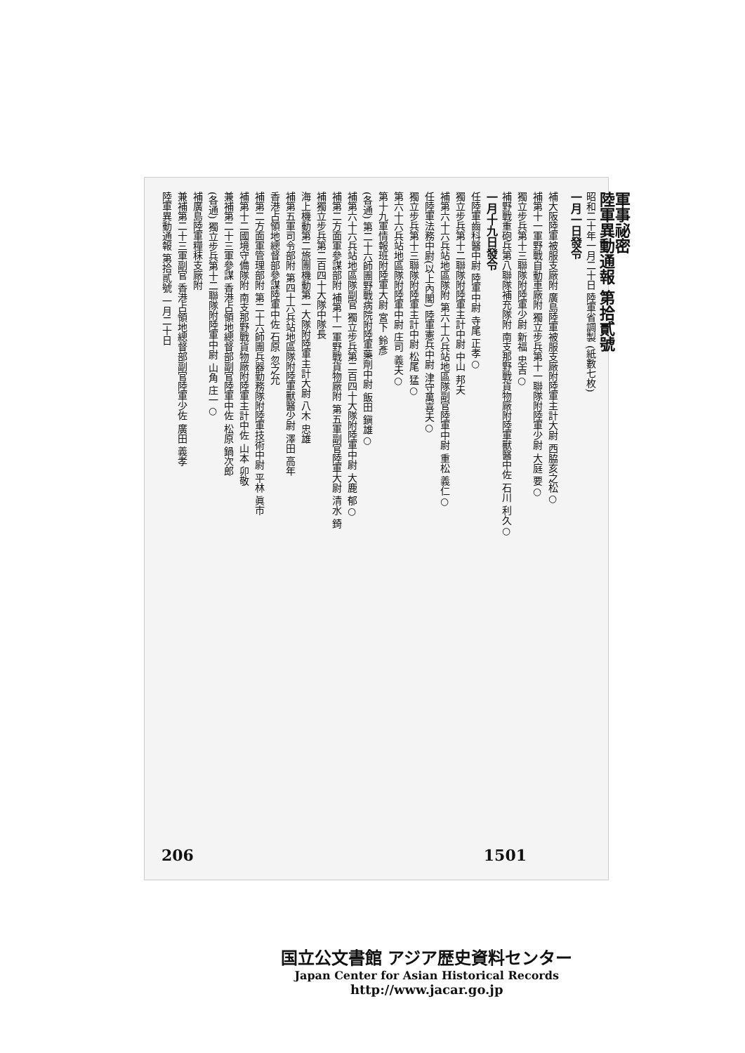軍事祕密
陸軍異動通報 第拾貳號
昭和二十年一月二十日 陸軍省調製 (紙數七枚)
一月一日發令
補大阪陸軍被服支廠附 廣島陸軍被服支廠附陸軍主計大尉 西脇亥之松○
補第十一軍野戰自動車廠附 獨立步兵第十一聯隊附陸軍少尉 大庭 要○
獨立步兵第十三聯隊附陸軍少尉 新福 忠吉○
補野戰重砲兵第八聯隊補充隊附 南支那野戰貨物廠附陸軍獸醫中佐 石川 利久○
一月十九日發令
任陸軍齒科醫中尉 陸軍中尉 寺尾 正孝○
獨立步兵第十二聯隊附陸軍主計中尉 中山 邦夫
補第六十六兵站地區隊附 第六十六兵站地區隊副官陸軍中尉 重松 義仁○
任陸軍法務中尉(以上內閣) 陸軍憲兵中尉 津守萬喜夫○
獨立步兵第十三聯隊附陸軍主計中尉 松尾 猛○
第六十六兵站地區隊附陸軍中尉 庄司 義夫○
第十九軍情報班附陸軍大尉 宮下 鈴彥
(各通) 第二十六師團野戰病院附陸軍藥劑中尉 飯田 鎭雄○
補第六十六兵站地區隊副官 獨立步兵第二百四十大隊附陸軍中尉 大鹿 郁○
補第二方面軍參謀部附 補第十一軍野戰貨物廠附 第五軍副官陸軍大尉 清水 錡
補獨立步兵第二百四十大隊中隊長
海上機動第二旅團機動第一大隊附陸軍主計大尉 八木 忠雄
補第五軍司令部附 第四十六兵站地區隊附陸軍獸醫少尉 澤田 高年
香港占領地總督部參謀陸軍中佐 石原 忽之允
補第二方面軍管理部附 第二十六師團兵器勤務隊附陸軍技術中尉 平林 眞市
補第十二國境守備隊附 南支那野戰貨物廠附陸軍主計中佐 山本 卯敬
兼補第二十三軍參謀 香港占領地總督部副官陸軍中佐 松原 鍋次郎
(各通) 獨立步兵第十二聯隊附陸軍中尉 山角 庄一○
補廣島陸軍糧秣支廠附
兼補第二十三軍副官 香港占領地總督部副官陸軍少佐 廣田 義孝
陸軍異動通報 第拾貳號 一月二十日
206 1501
国立公文書館 アジア歴史資料センター
Japan Center for Asian Historical Records
http://www.jacar.go.jp